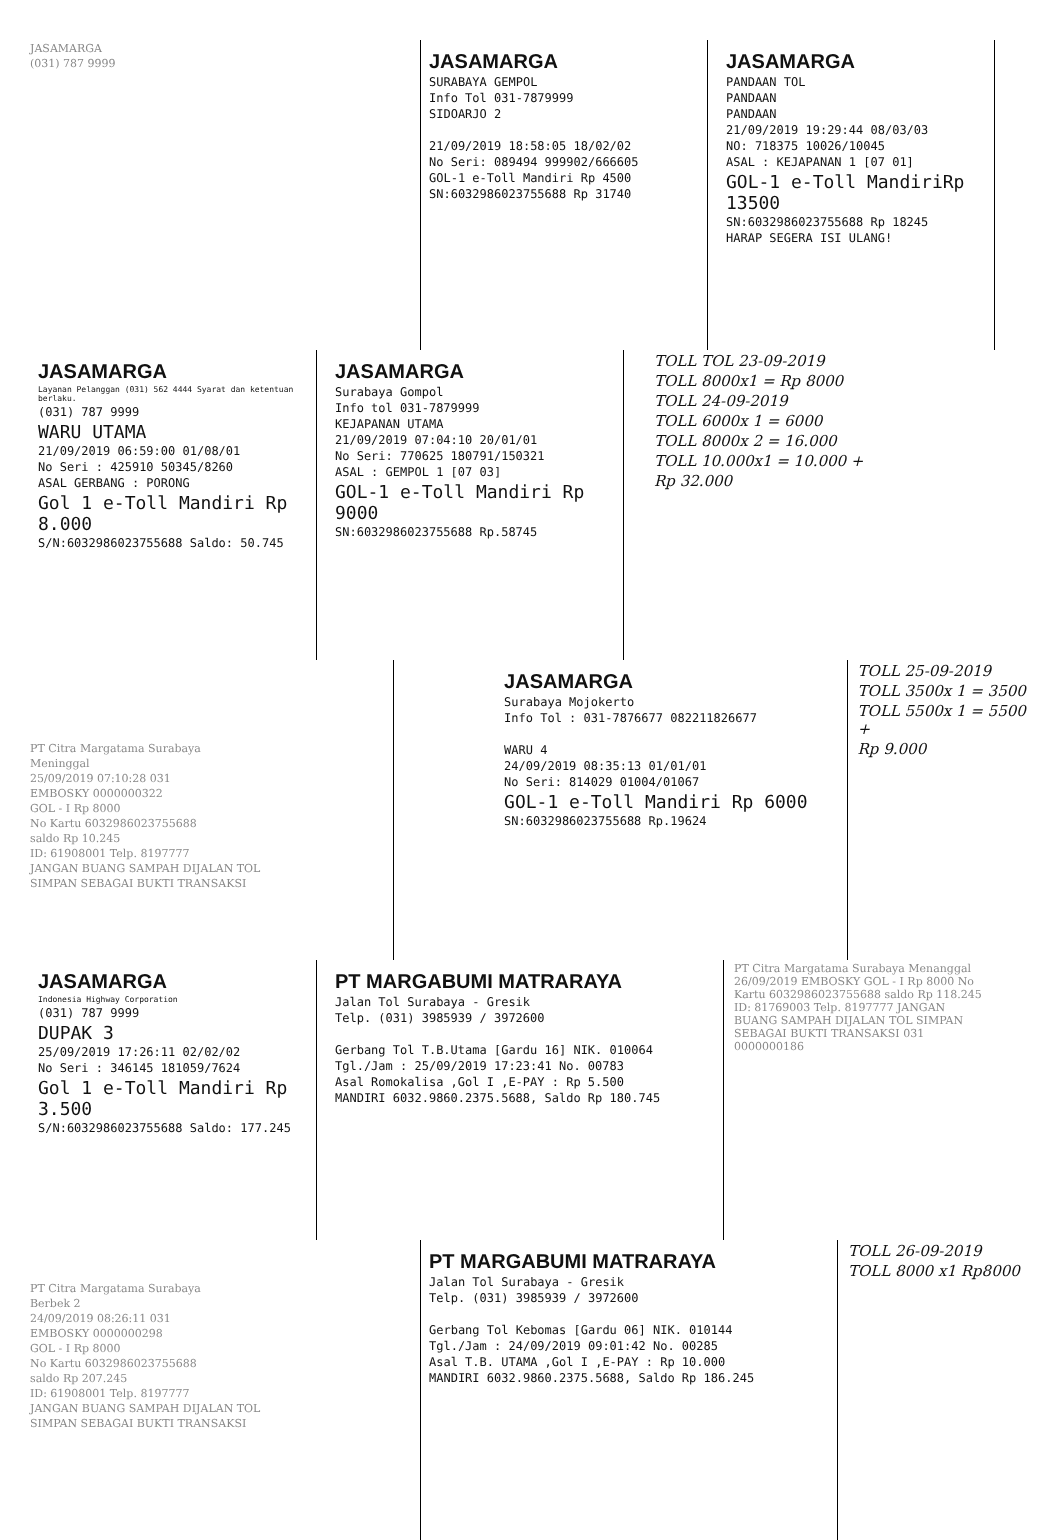JASAMARGA
(031) 787 9999
JASAMARGA
SURABAYA GEMPOL
Info Tol 031-7879999
SIDOARJO 2
21/09/2019 18:58:05 18/02/02
No Seri: 089494 999902/666605
GOL-1 e-Toll Mandiri Rp 4500
SN:6032986023755688 Rp 31740
JASAMARGA
PANDAAN TOL
PANDAAN
PANDAAN
21/09/2019 19:29:44 08/03/03
NO: 718375 10026/10045
ASAL : KEJAPANAN 1 [07 01]
GOL-1 e-Toll MandiriRp 13500
SN:6032986023755688 Rp 18245
HARAP SEGERA ISI ULANG!
JASAMARGA
Layanan Pelanggan (031) 562 4444 Syarat dan ketentuan berlaku.
(031) 787 9999
WARU UTAMA
21/09/2019 06:59:00 01/08/01
No Seri : 425910 50345/8260
ASAL GERBANG : PORONG
Gol 1 e-Toll Mandiri Rp 8.000
S/N:6032986023755688 Saldo: 50.745
JASAMARGA
Surabaya Gompol
Info tol 031-7879999
KEJAPANAN UTAMA
21/09/2019 07:04:10 20/01/01
No Seri: 770625 180791/150321
ASAL : GEMPOL 1 [07 03]
GOL-1 e-Toll Mandiri Rp 9000
SN:6032986023755688 Rp.58745
TOLL TOL 23-09-2019
TOLL 8000x1 = Rp 8000
TOLL 24-09-2019
TOLL 6000x 1 = 6000
TOLL 8000x 2 = 16.000
TOLL 10.000x1 = 10.000 +
Rp 32.000
PT Citra Margatama Surabaya
Meninggal
25/09/2019 07:10:28 031
EMBOSKY 0000000322
GOL - I Rp 8000
No Kartu 6032986023755688
saldo Rp 10.245
ID: 61908001 Telp. 8197777
JANGAN BUANG SAMPAH DIJALAN TOL
SIMPAN SEBAGAI BUKTI TRANSAKSI
JASAMARGA
Surabaya Mojokerto
Info Tol : 031-7876677 082211826677
WARU 4
24/09/2019 08:35:13 01/01/01
No Seri: 814029 01004/01067
GOL-1 e-Toll Mandiri Rp 6000
SN:6032986023755688 Rp.19624
TOLL 25-09-2019
TOLL 3500x 1 = 3500
TOLL 5500x 1 = 5500 +
Rp 9.000
JASAMARGA
Indonesia Highway Corporation
(031) 787 9999
DUPAK 3
25/09/2019 17:26:11 02/02/02
No Seri : 346145 181059/7624
Gol 1 e-Toll Mandiri Rp 3.500
S/N:6032986023755688 Saldo: 177.245
PT MARGABUMI MATRARAYA
Jalan Tol Surabaya - Gresik
Telp. (031) 3985939 / 3972600
Gerbang Tol T.B.Utama [Gardu 16] NIK. 010064
Tgl./Jam : 25/09/2019 17:23:41 No. 00783
Asal Romokalisa ,Gol I ,E-PAY : Rp 5.500
MANDIRI 6032.9860.2375.5688, Saldo Rp 180.745
PT Citra Margatama Surabaya Menanggal 26/09/2019 EMBOSKY GOL - I Rp 8000 No Kartu 6032986023755688 saldo Rp 118.245 ID: 81769003 Telp. 8197777 JANGAN BUANG SAMPAH DIJALAN TOL SIMPAN SEBAGAI BUKTI TRANSAKSI 031 0000000186
PT Citra Margatama Surabaya
Berbek 2
24/09/2019 08:26:11 031
EMBOSKY 0000000298
GOL - I Rp 8000
No Kartu 6032986023755688
saldo Rp 207.245
ID: 61908001 Telp. 8197777
JANGAN BUANG SAMPAH DIJALAN TOL
SIMPAN SEBAGAI BUKTI TRANSAKSI
PT MARGABUMI MATRARAYA
Jalan Tol Surabaya - Gresik
Telp. (031) 3985939 / 3972600
Gerbang Tol Kebomas [Gardu 06] NIK. 010144
Tgl./Jam : 24/09/2019 09:01:42 No. 00285
Asal T.B. UTAMA ,Gol I ,E-PAY : Rp 10.000
MANDIRI 6032.9860.2375.5688, Saldo Rp 186.245
TOLL 26-09-2019
TOLL 8000 x1 Rp8000